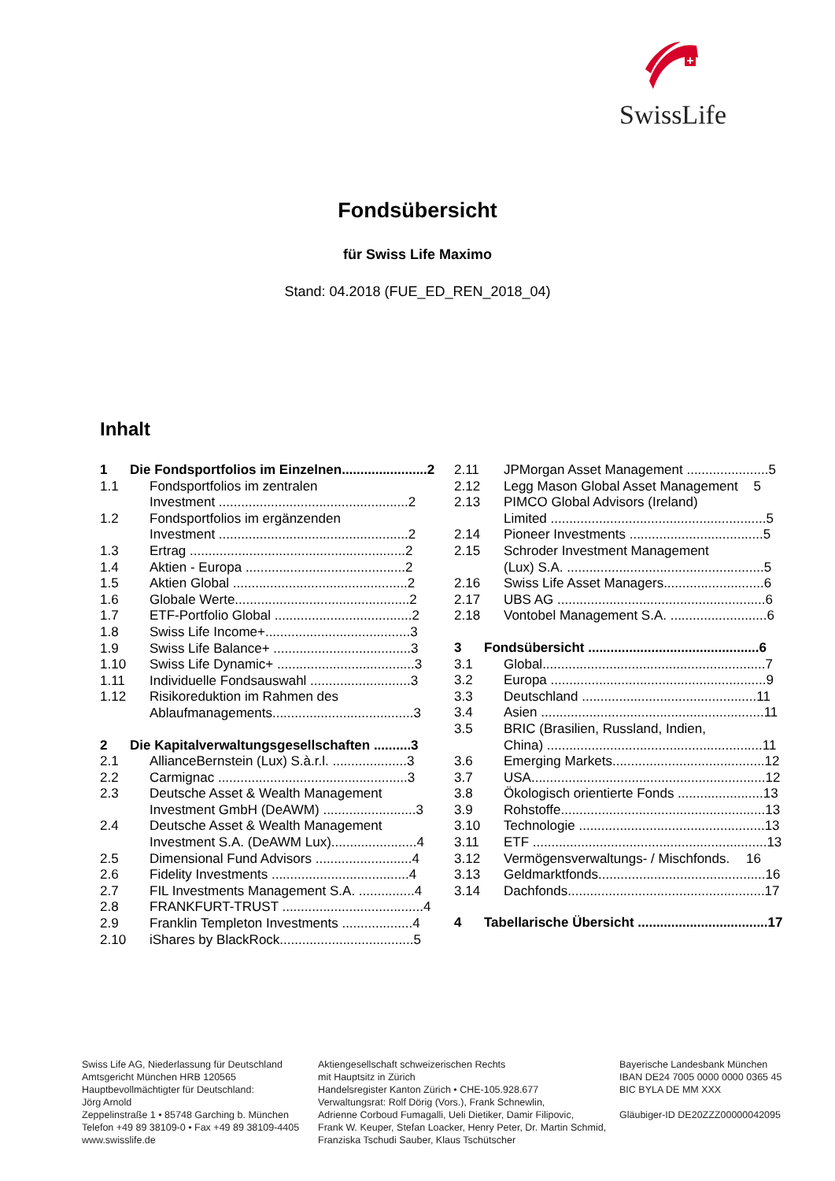SwissLife
Fondsübersicht
für Swiss Life Maximo
Stand: 04.2018 (FUE_ED_REN_2018_04)
Inhalt
1 Die Fondsportfolios im Einzelnen....................... 2
1.1 Fondsportfolios im zentralen
Investment ................................................... 2
1.2 Fondsportfolios im ergänzenden
Investment ................................................... 2
1.3 Ertrag .......................................................... 2
1.4 Aktien - Europa ........................................... 2
1.5 Aktien Global ............................................... 2
1.6 Globale Werte............................................... 2
1.7 ETF-Portfolio Global ..................................... 2
1.8 Swiss Life Income+....................................... 3
1.9 Swiss Life Balance+ ..................................... 3
1.10 Swiss Life Dynamic+ ..................................... 3
1.11 Individuelle Fondsauswahl ........................... 3
1.12 Risikoreduktion im Rahmen des
Ablaufmanagements...................................... 3
2 Die Kapitalverwaltungsgesellschaften .......... 3
2.1 AllianceBernstein (Lux) S.à.r.l. .................... 3
2.2 Carmignac ................................................... 3
2.3 Deutsche Asset & Wealth Management
Investment GmbH (DeAWM) ......................... 3
2.4 Deutsche Asset & Wealth Management
Investment S.A. (DeAWM Lux)....................... 4
2.5 Dimensional Fund Advisors .......................... 4
2.6 Fidelity Investments ..................................... 4
2.7 FIL Investments Management S.A. ............... 4
2.8 FRANKFURT-TRUST ...................................... 4
2.9 Franklin Templeton Investments ................... 4
2.10 iShares by BlackRock.................................... 5
2.11 JPMorgan Asset Management ...................... 5
2.12 Legg Mason Global Asset Management 5
2.13 PIMCO Global Advisors (Ireland)
Limited .......................................................... 5
2.14 Pioneer Investments .................................... 5
2.15 Schroder Investment Management
(Lux) S.A. ..................................................... 5
2.16 Swiss Life Asset Managers........................... 6
2.17 UBS AG ........................................................ 6
2.18 Vontobel Management S.A. .......................... 6
3 Fondsübersicht .............................................. 6
3.1 Global............................................................ 7
3.2 Europa .......................................................... 9
3.3 Deutschland ............................................... 11
3.4 Asien ............................................................ 11
3.5 BRIC (Brasilien, Russland, Indien,
China) .......................................................... 11
3.6 Emerging Markets......................................... 12
3.7 USA............................................................... 12
3.8 Ökologisch orientierte Fonds ....................... 13
3.9 Rohstoffe....................................................... 13
3.10 Technologie .................................................. 13
3.11 ETF ............................................................... 13
3.12 Vermögensverwaltungs- / Mischfonds. 16
3.13 Geldmarktfonds............................................. 16
3.14 Dachfonds..................................................... 17
4 Tabellarische Übersicht ................................... 17
Swiss Life AG, Niederlassung für Deutschland
Amtsgericht München HRB 120565
Hauptbevollmächtigter für Deutschland:
Jörg Arnold
Zeppelinstraße 1 • 85748 Garching b. München
Telefon +49 89 38109-0 • Fax +49 89 38109-4405
www.swisslife.de
Aktiengesellschaft schweizerischen Rechts
mit Hauptsitz in Zürich
Handelsregister Kanton Zürich • CHE-105.928.677
Verwaltungsrat: Rolf Dörig (Vors.), Frank Schnewlin,
Adrienne Corboud Fumagalli, Ueli Dietiker, Damir Filipovic,
Frank W. Keuper, Stefan Loacker, Henry Peter, Dr. Martin Schmid,
Franziska Tschudi Sauber, Klaus Tschütscher
Bayerische Landesbank München
IBAN DE24 7005 0000 0000 0365 45
BIC BYLA DE MM XXX
Gläubiger-ID DE20ZZZ00000042095